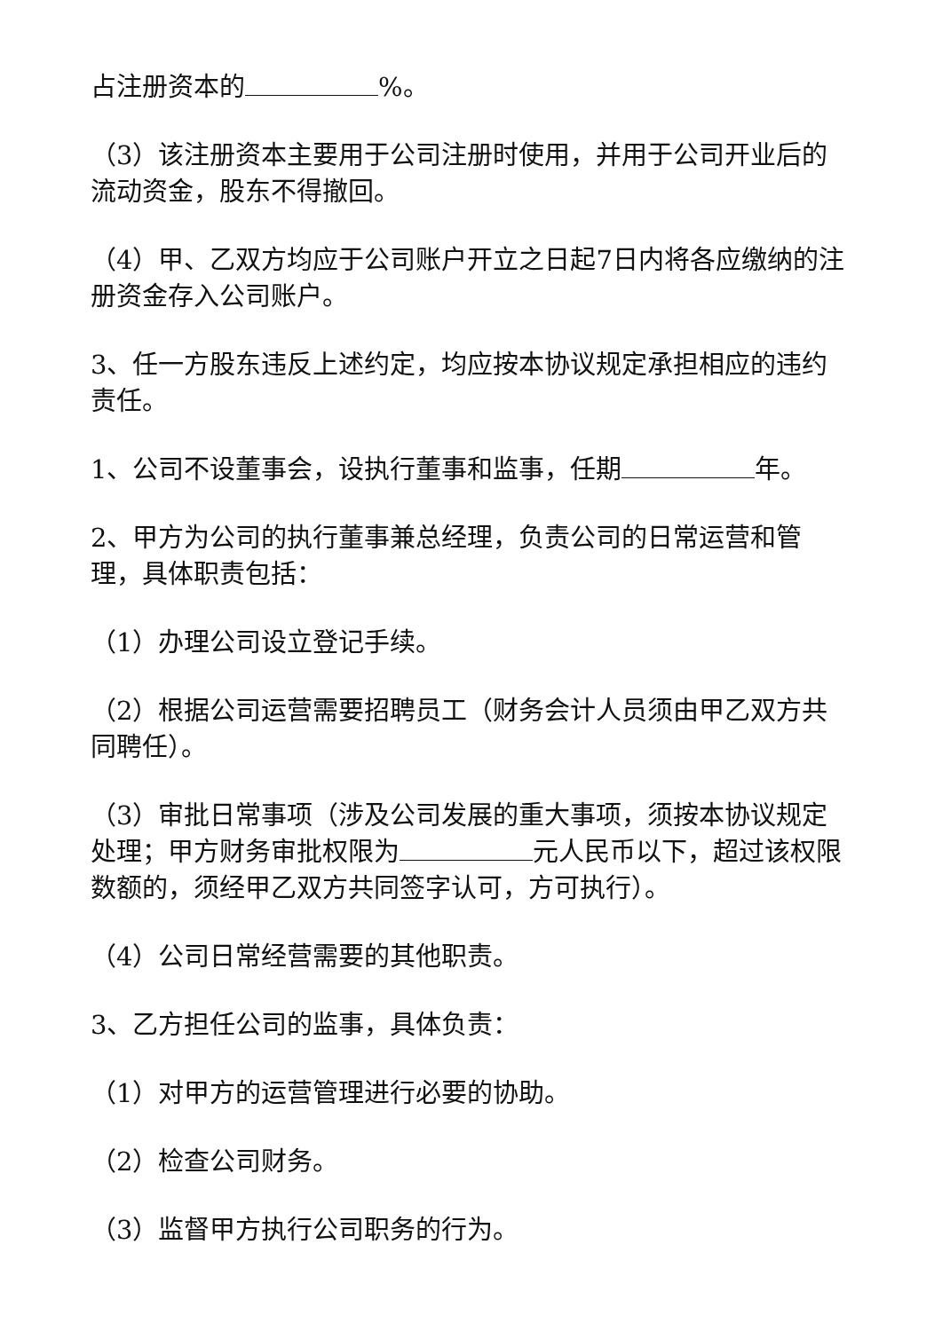占注册资本的 %。
（3）该注册资本主要用于公司注册时使用，并用于公司开业后的流动资金，股东不得撤回。
（4）甲、乙双方均应于公司账户开立之日起7日内将各应缴纳的注册资金存入公司账户。
3、任一方股东违反上述约定，均应按本协议规定承担相应的违约责任。
1、公司不设董事会，设执行董事和监事，任期 年。
2、甲方为公司的执行董事兼总经理，负责公司的日常运营和管理，具体职责包括：
（1）办理公司设立登记手续。
（2）根据公司运营需要招聘员工（财务会计人员须由甲乙双方共同聘任）。
（3）审批日常事项（涉及公司发展的重大事项，须按本协议规定处理；甲方财务审批权限为 元人民币以下，超过该权限数额的，须经甲乙双方共同签字认可，方可执行）。
（4）公司日常经营需要的其他职责。
3、乙方担任公司的监事，具体负责：
（1）对甲方的运营管理进行必要的协助。
（2）检查公司财务。
（3）监督甲方执行公司职务的行为。